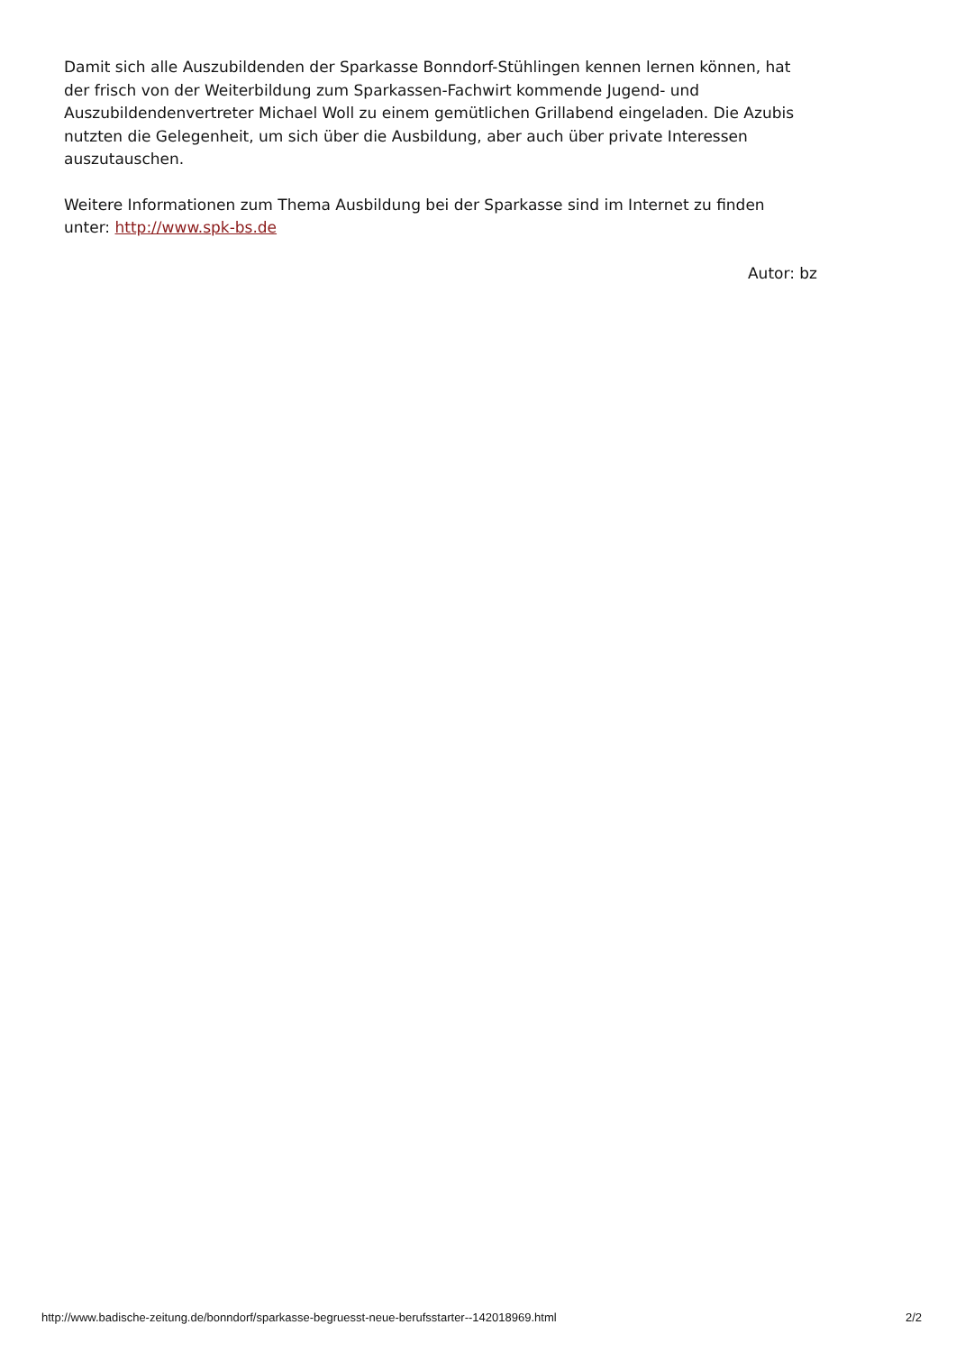Damit sich alle Auszubildenden der Sparkasse Bonndorf-Stühlingen kennen lernen können, hat der frisch von der Weiterbildung zum Sparkassen-Fachwirt kommende Jugend- und Auszubildendenvertreter Michael Woll zu einem gemütlichen Grillabend eingeladen. Die Azubis nutzten die Gelegenheit, um sich über die Ausbildung, aber auch über private Interessen auszutauschen.
Weitere Informationen zum Thema Ausbildung bei der Sparkasse sind im Internet zu finden unter: http://www.spk-bs.de
Autor: bz
http://www.badische-zeitung.de/bonndorf/sparkasse-begruesst-neue-berufsstarter--142018969.html 2/2